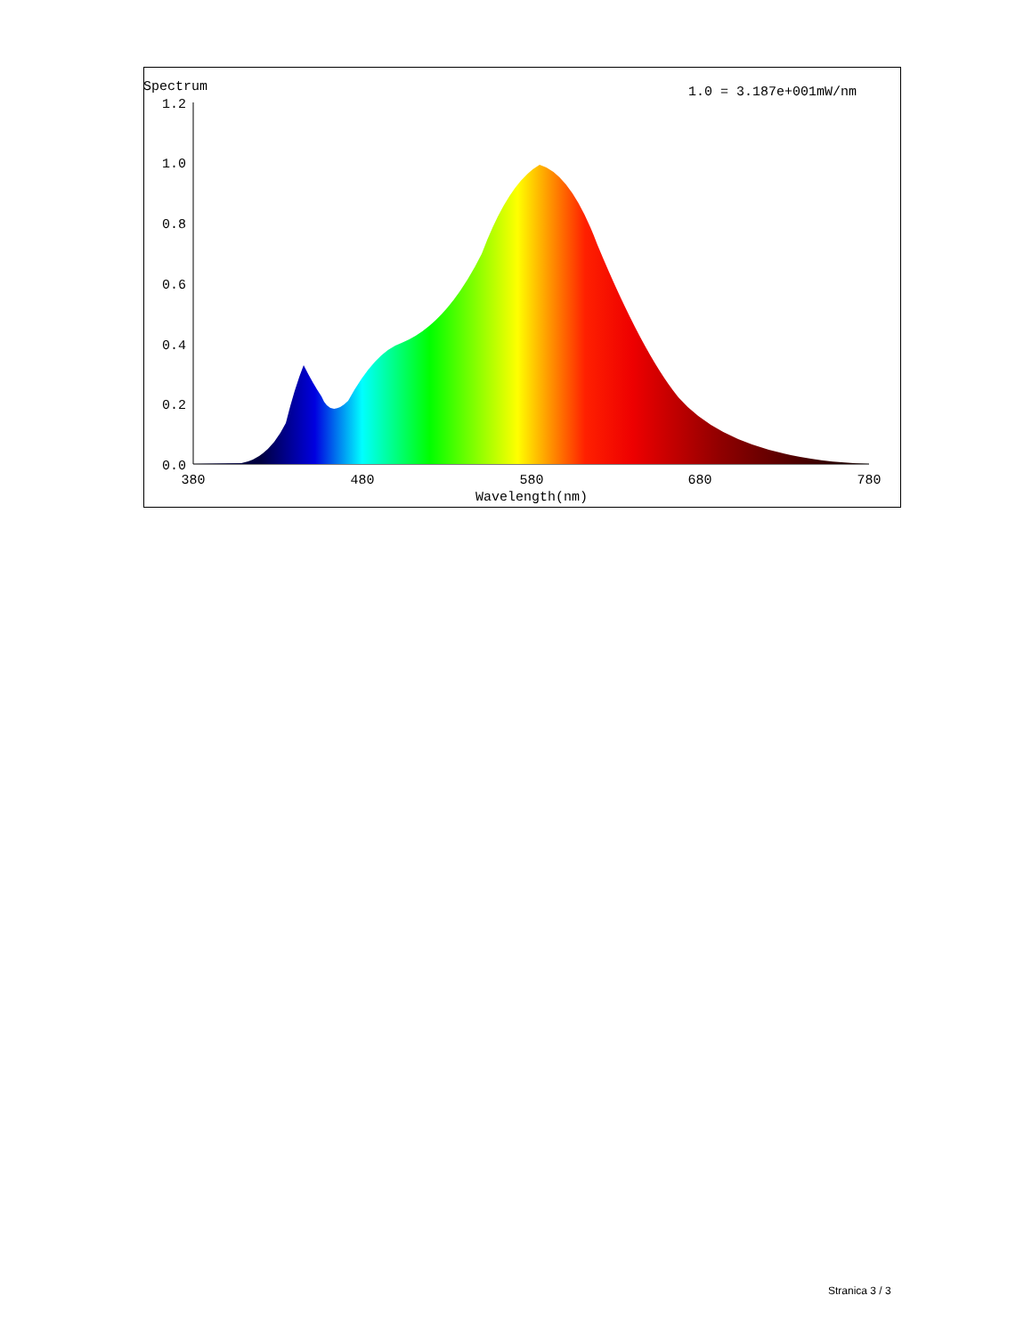Spectrum
1.0 = 3.187e+001mW/nm
1.2
1.0
0.8
0.6
0.4
0.2
0.0
380
480
580
680
780
Wavelength(nm)
Stranica 3 / 3